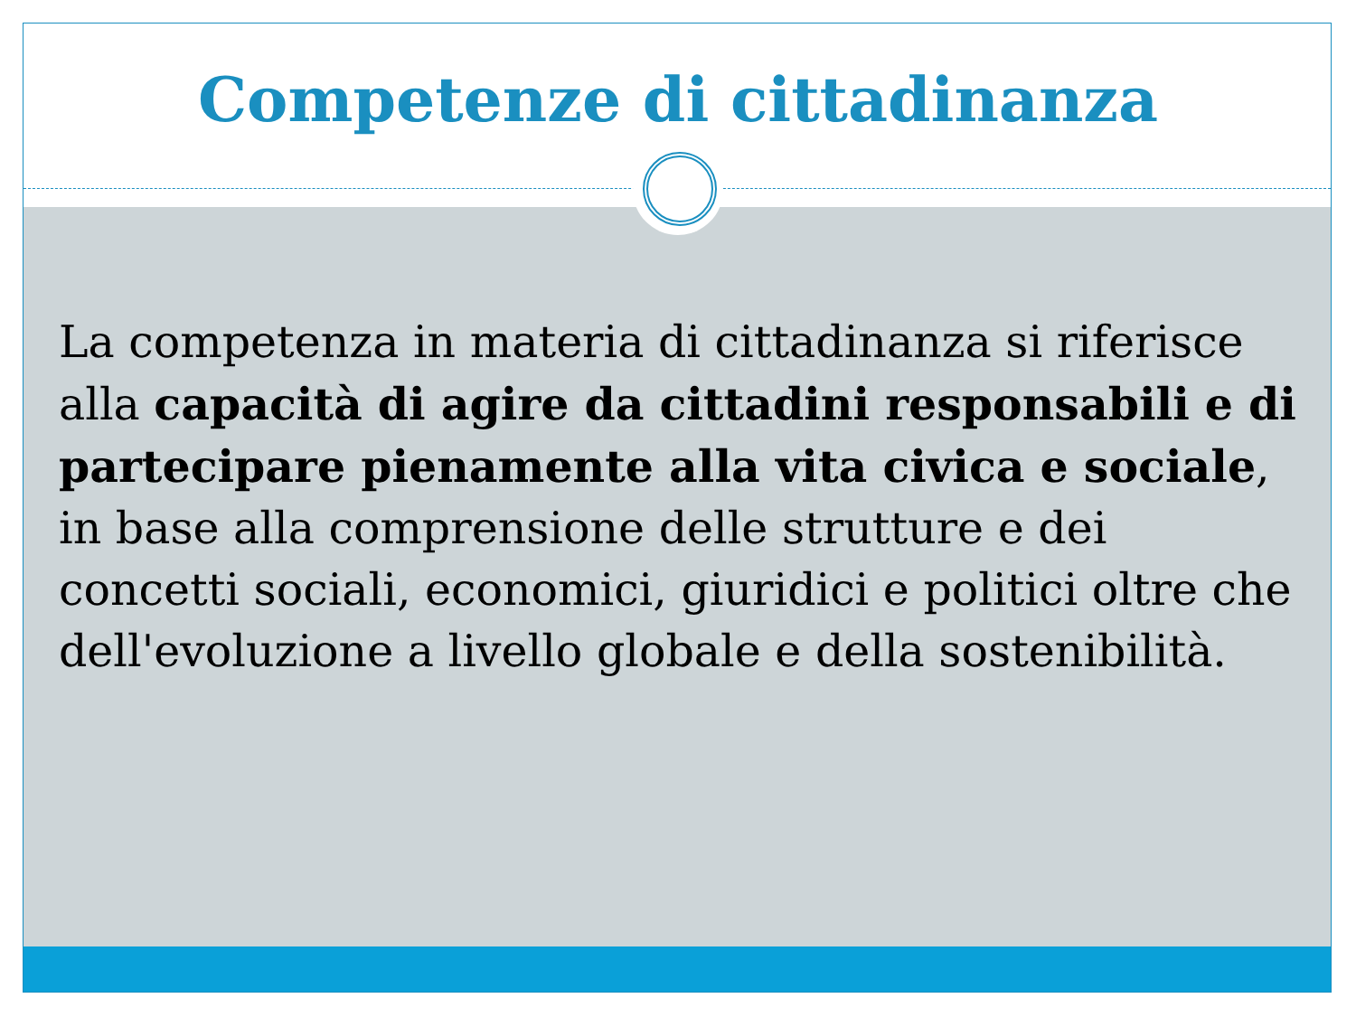Competenze di cittadinanza
La competenza in materia di cittadinanza si riferisce alla capacità di agire da cittadini responsabili e di partecipare pienamente alla vita civica e sociale, in base alla comprensione delle strutture e dei concetti sociali, economici, giuridici e politici oltre che dell'evoluzione a livello globale e della sostenibilità.